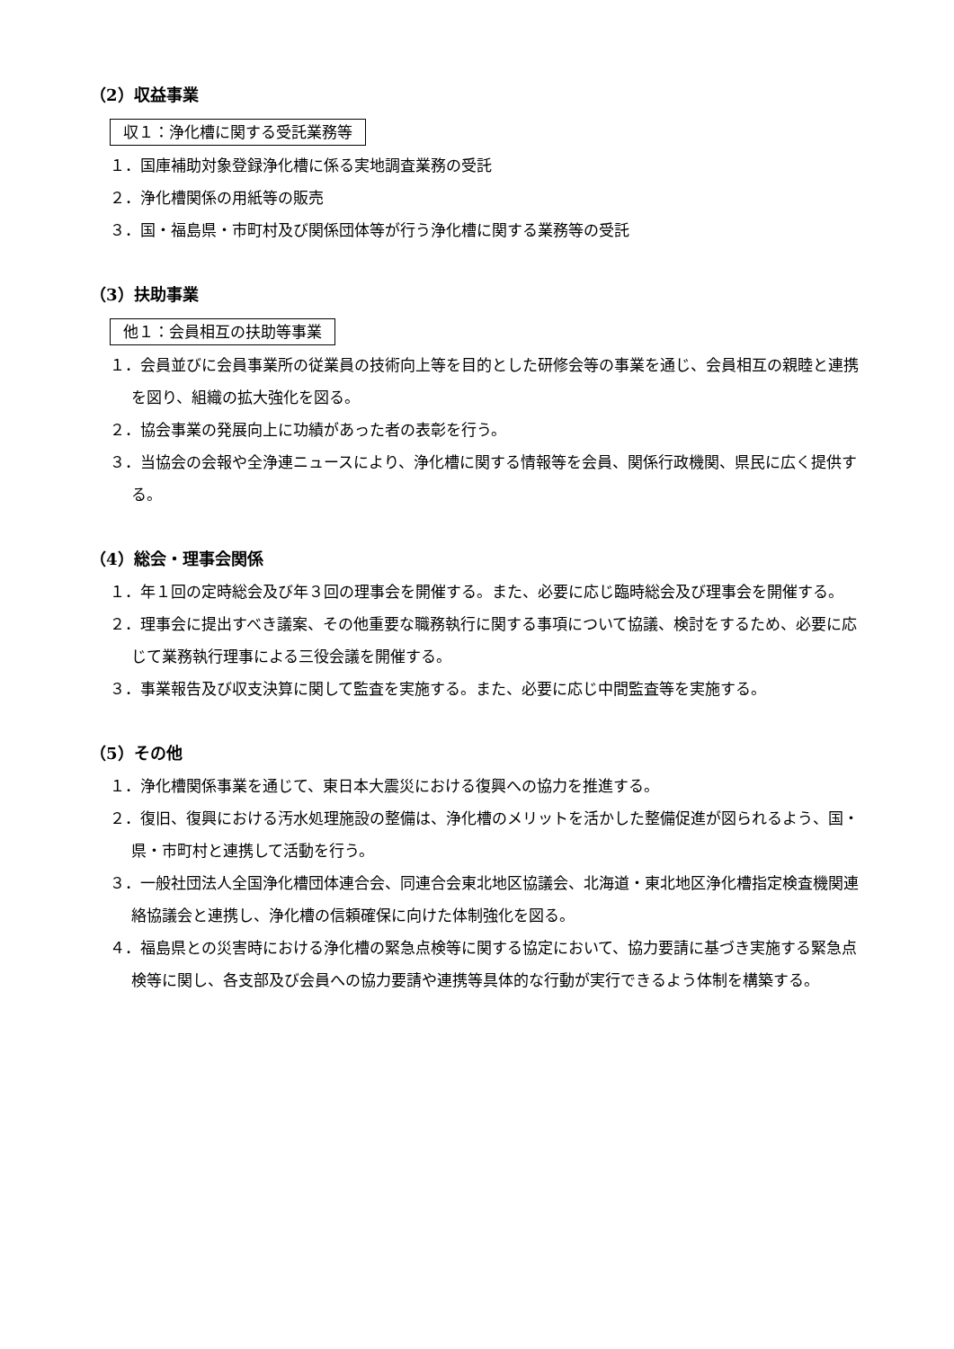（2）収益事業
収１：浄化槽に関する受託業務等
１．国庫補助対象登録浄化槽に係る実地調査業務の受託
２．浄化槽関係の用紙等の販売
３．国・福島県・市町村及び関係団体等が行う浄化槽に関する業務等の受託
（3）扶助事業
他１：会員相互の扶助等事業
１．会員並びに会員事業所の従業員の技術向上等を目的とした研修会等の事業を通じ、会員相互の親睦と連携を図り、組織の拡大強化を図る。
２．協会事業の発展向上に功績があった者の表彰を行う。
３．当協会の会報や全浄連ニュースにより、浄化槽に関する情報等を会員、関係行政機関、県民に広く提供する。
（4）総会・理事会関係
１．年１回の定時総会及び年３回の理事会を開催する。また、必要に応じ臨時総会及び理事会を開催する。
２．理事会に提出すべき議案、その他重要な職務執行に関する事項について協議、検討をするため、必要に応じて業務執行理事による三役会議を開催する。
３．事業報告及び収支決算に関して監査を実施する。また、必要に応じ中間監査等を実施する。
（5）その他
１．浄化槽関係事業を通じて、東日本大震災における復興への協力を推進する。
２．復旧、復興における汚水処理施設の整備は、浄化槽のメリットを活かした整備促進が図られるよう、国・県・市町村と連携して活動を行う。
３．一般社団法人全国浄化槽団体連合会、同連合会東北地区協議会、北海道・東北地区浄化槽指定検査機関連絡協議会と連携し、浄化槽の信頼確保に向けた体制強化を図る。
４．福島県との災害時における浄化槽の緊急点検等に関する協定において、協力要請に基づき実施する緊急点検等に関し、各支部及び会員への協力要請や連携等具体的な行動が実行できるよう体制を構築する。